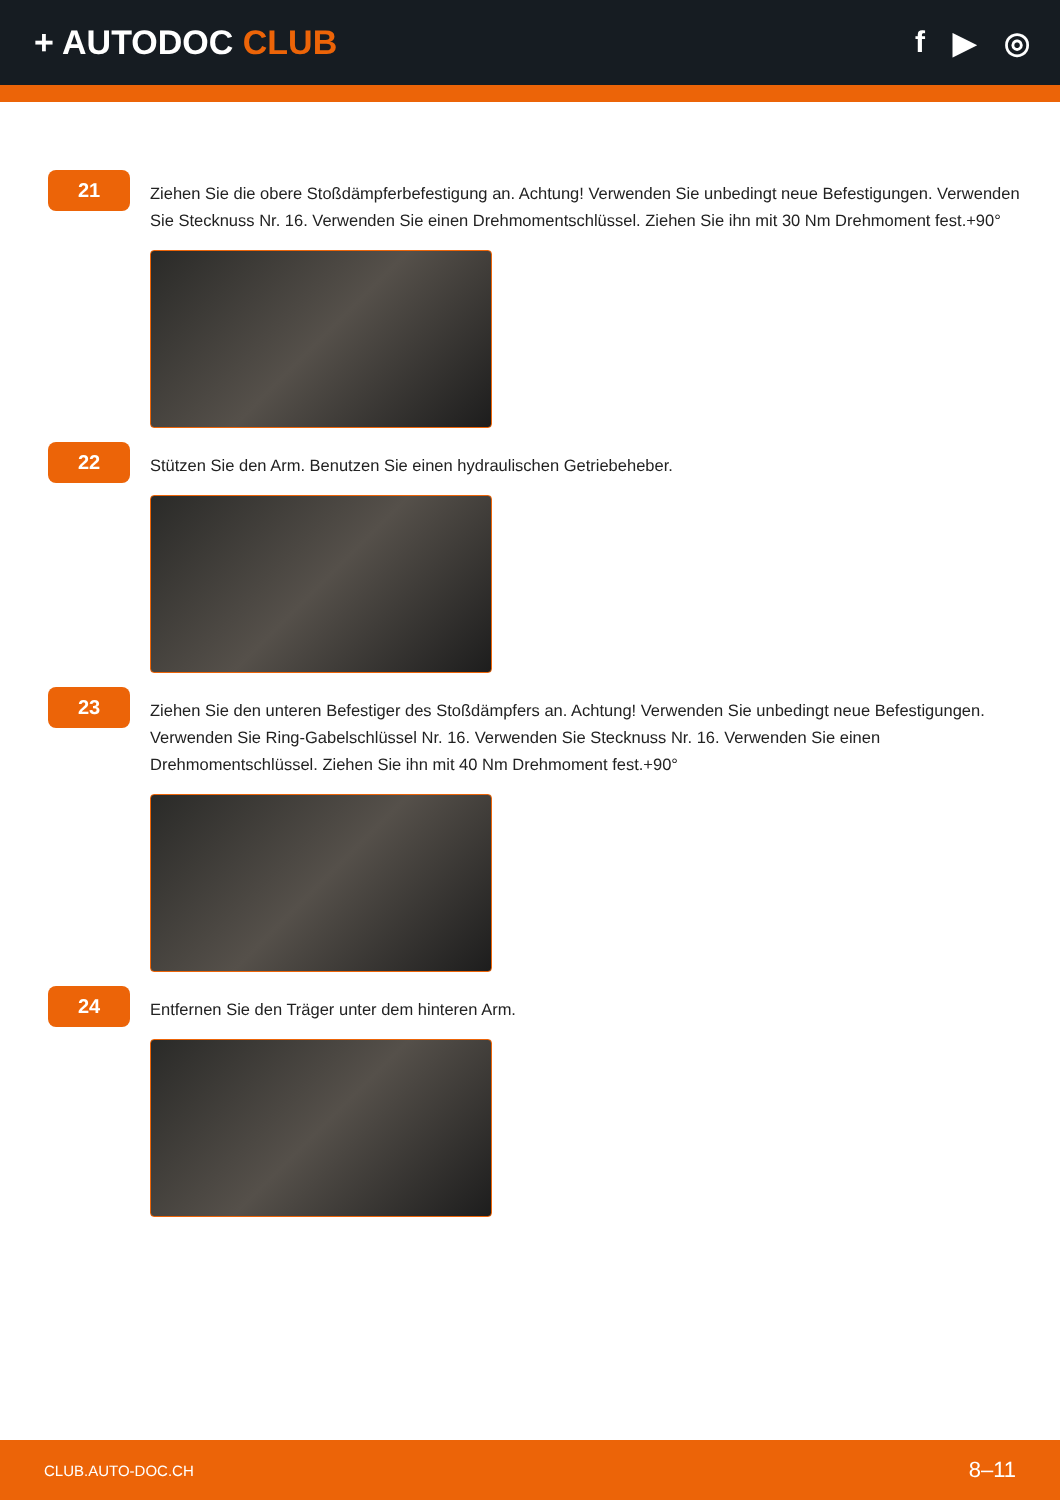+ AUTODOC CLUB f ▶ ◎
21
Ziehen Sie die obere Stoßdämpferbefestigung an. Achtung! Verwenden Sie unbedingt neue Befestigungen. Verwenden Sie Stecknuss Nr. 16. Verwenden Sie einen Drehmomentschlüssel. Ziehen Sie ihn mit 30 Nm Drehmoment fest.+90°
22
Stützen Sie den Arm. Benutzen Sie einen hydraulischen Getriebeheber.
23
Ziehen Sie den unteren Befestiger des Stoßdämpfers an. Achtung! Verwenden Sie unbedingt neue Befestigungen. Verwenden Sie Ring-Gabelschlüssel Nr. 16. Verwenden Sie Stecknuss Nr. 16. Verwenden Sie einen Drehmomentschlüssel. Ziehen Sie ihn mit 40 Nm Drehmoment fest.+90°
24
Entfernen Sie den Träger unter dem hinteren Arm.
CLUB.AUTO-DOC.CH 8–11